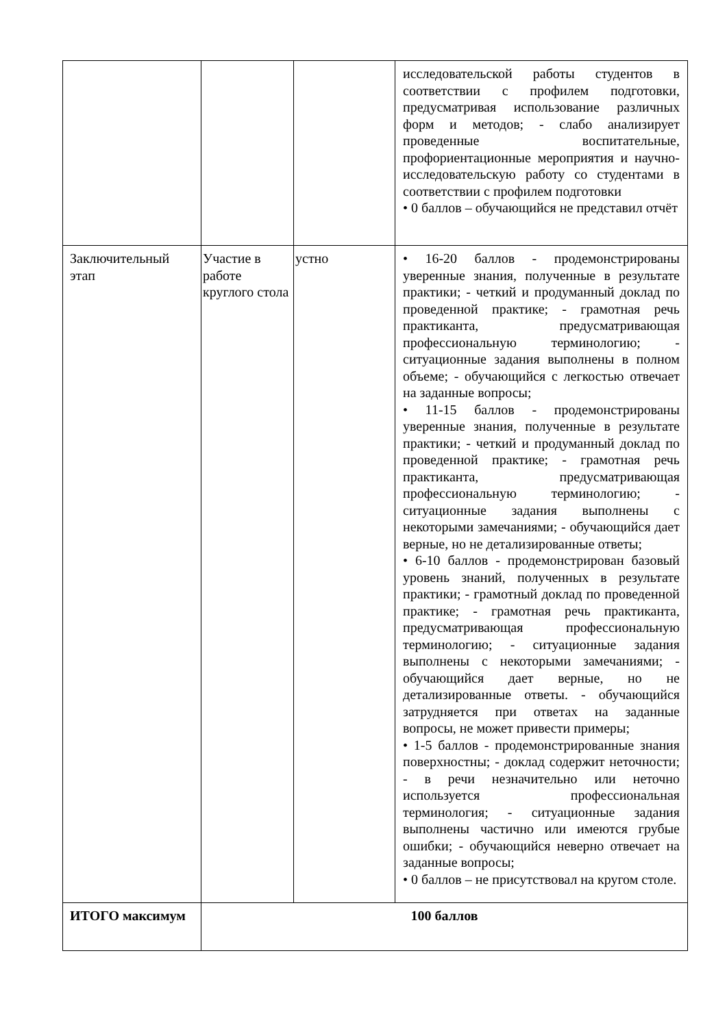| | | | исследовательской работы студентов в соответствии с профилем подготовки, предусматривая использование различных форм и методов; - слабо анализирует проведенные воспитательные, профориентационные мероприятия и научно-исследовательскую работу со студентами в соответствии с профилем подготовки • 0 баллов – обучающийся не представил отчёт |
| Заключительный этап | Участие в работе круглого стола | устно | • 16-20 баллов - продемонстрированы уверенные знания, полученные в результате практики; - четкий и продуманный доклад по проведенной практике; - грамотная речь практиканта, предусматривающая профессиональную терминологию; - ситуационные задания выполнены в полном объеме; - обучающийся с легкостью отвечает на заданные вопросы; • 11-15 баллов - продемонстрированы уверенные знания, полученные в результате практики; - четкий и продуманный доклад по проведенной практике; - грамотная речь практиканта, предусматривающая профессиональную терминологию; - ситуационные задания выполнены с некоторыми замечаниями; - обучающийся дает верные, но не детализированные ответы; • 6-10 баллов - продемонстрирован базовый уровень знаний, полученных в результате практики; - грамотный доклад по проведенной практике; - грамотная речь практиканта, предусматривающая профессиональную терминологию; - ситуационные задания выполнены с некоторыми замечаниями; - обучающийся дает верные, но не детализированные ответы. - обучающийся затрудняется при ответах на заданные вопросы, не может привести примеры; • 1-5 баллов - продемонстрированные знания поверхностны; - доклад содержит неточности; - в речи незначительно или неточно используется профессиональная терминология; - ситуационные задания выполнены частично или имеются грубые ошибки; - обучающийся неверно отвечает на заданные вопросы; • 0 баллов – не присутствовал на кругом столе. |
| ИТОГО максимум | 100 баллов | | |